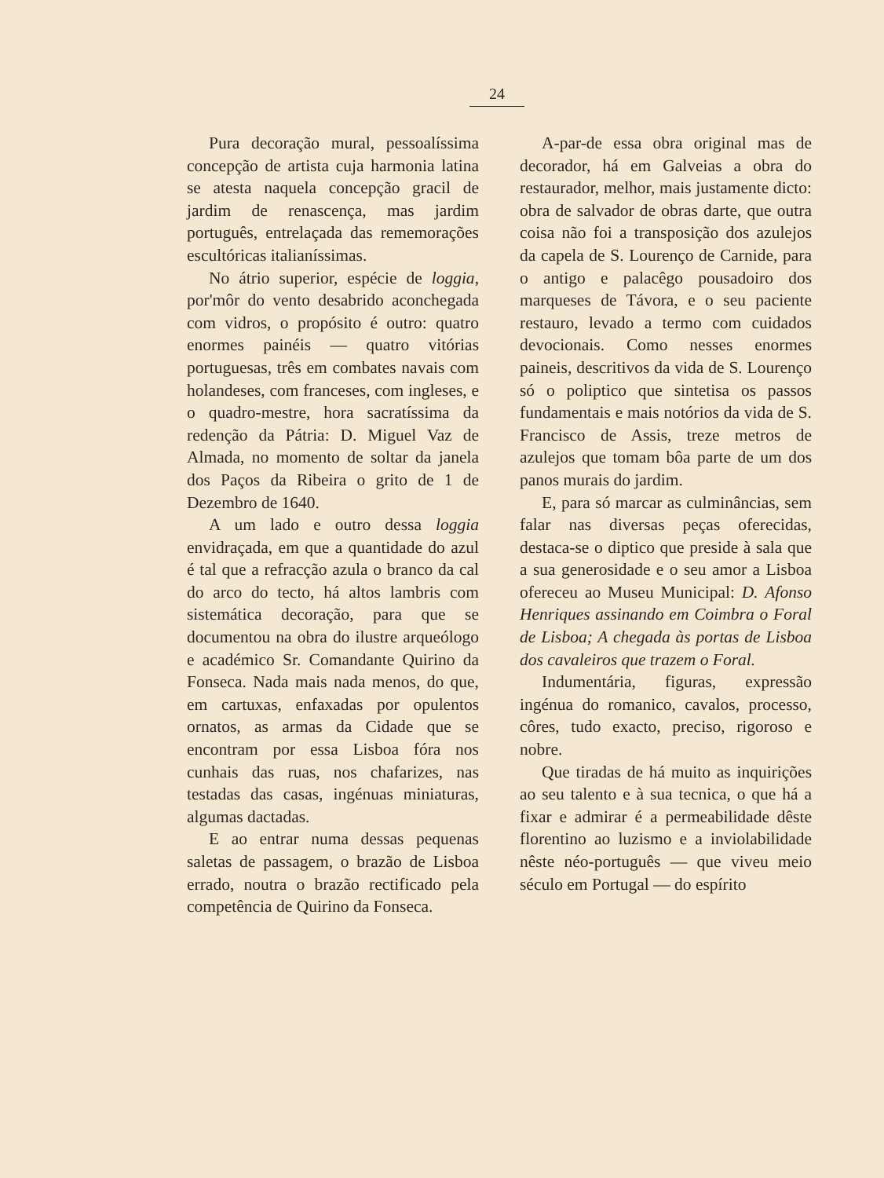24
Pura decoração mural, pessoalíssima concepção de artista cuja harmonia latina se atesta naquela concepção gracil de jardim de renascença, mas jardim português, entrelaçada das rememorações escultóricas italianíssimas.
No átrio superior, espécie de loggia, por'môr do vento desabrido aconchegada com vidros, o propósito é outro: quatro enormes painéis — quatro vitórias portuguesas, três em combates navais com holandeses, com franceses, com ingleses, e o quadro-mestre, hora sacratíssima da redenção da Pátria: D. Miguel Vaz de Almada, no momento de soltar da janela dos Paços da Ribeira o grito de 1 de Dezembro de 1640.
A um lado e outro dessa loggia envidraçada, em que a quantidade do azul é tal que a refracção azula o branco da cal do arco do tecto, há altos lambris com sistemática decoração, para que se documentou na obra do ilustre arqueólogo e académico Sr. Comandante Quirino da Fonseca. Nada mais nada menos, do que, em cartuxas, enfaxadas por opulentos ornatos, as armas da Cidade que se encontram por essa Lisboa fóra nos cunhais das ruas, nos chafarizes, nas testadas das casas, ingénuas miniaturas, algumas dactadas.
E ao entrar numa dessas pequenas saletas de passagem, o brazão de Lisboa errado, noutra o brazão rectificado pela competência de Quirino da Fonseca.
A-par-de essa obra original mas de decorador, há em Galveias a obra do restaurador, melhor, mais justamente dicto: obra de salvador de obras darte, que outra coisa não foi a transposição dos azulejos da capela de S. Lourenço de Carnide, para o antigo e palacêgo pousadoiro dos marqueses de Távora, e o seu paciente restauro, levado a termo com cuidados devocionais. Como nesses enormes paineis, descritivos da vida de S. Lourenço só o poliptico que sintetisa os passos fundamentais e mais notórios da vida de S. Francisco de Assis, treze metros de azulejos que tomam bôa parte de um dos panos murais do jardim.
E, para só marcar as culminâncias, sem falar nas diversas peças oferecidas, destaca-se o diptico que preside à sala que a sua generosidade e o seu amor a Lisboa ofereceu ao Museu Municipal: D. Afonso Henriques assinando em Coimbra o Foral de Lisboa; A chegada às portas de Lisboa dos cavaleiros que trazem o Foral.
Indumentária, figuras, expressão ingénua do romanico, cavalos, processo, côres, tudo exacto, preciso, rigoroso e nobre.
Que tiradas de há muito as inquirições ao seu talento e à sua tecnica, o que há a fixar e admirar é a permeabilidade dêste florentino ao luzismo e a inviolabilidade nêste néo-português — que viveu meio século em Portugal — do espírito